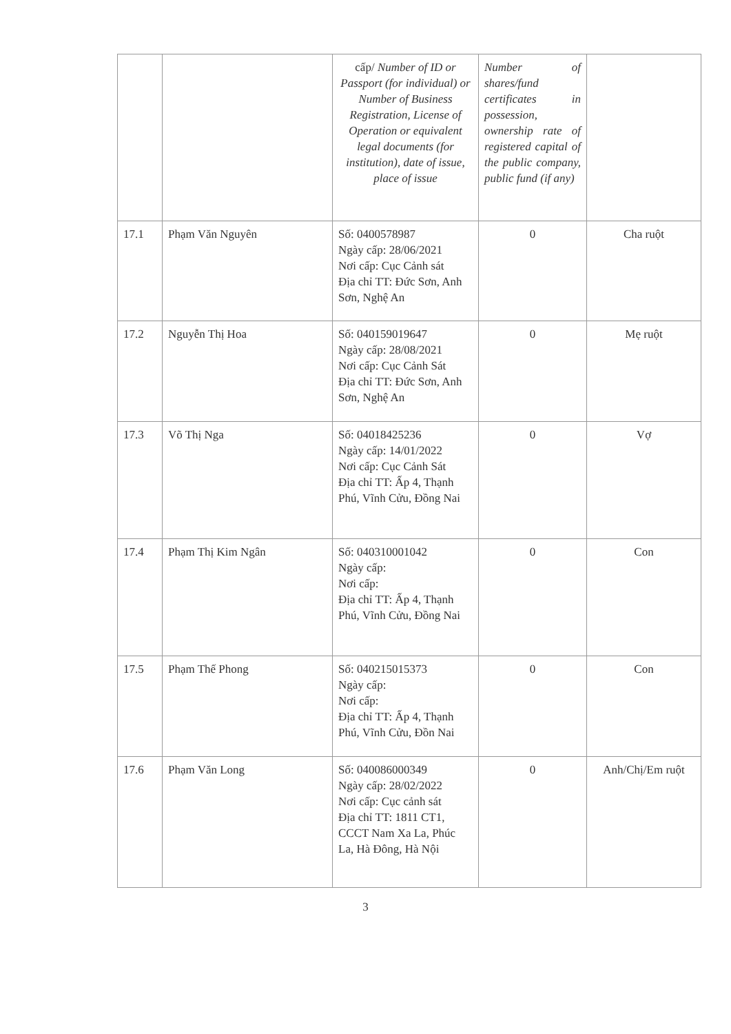| | | cấp/ Number of ID or Passport (for individual) or Number of Business Registration, License of Operation or equivalent legal documents (for institution), date of issue, place of issue | Number of shares/fund certificates in possession, ownership rate of registered capital of the public company, public fund (if any) | |
| 17.1 | Phạm Văn Nguyên | Số: 0400578987 Ngày cấp: 28/06/2021 Nơi cấp: Cục Cảnh sát Địa chỉ TT: Đức Sơn, Anh Sơn, Nghệ An | 0 | Cha ruột |
| 17.2 | Nguyễn Thị Hoa | Số: 040159019647 Ngày cấp: 28/08/2021 Nơi cấp: Cục Cảnh Sát Địa chỉ TT: Đức Sơn, Anh Sơn, Nghệ An | 0 | Mẹ ruột |
| 17.3 | Võ Thị Nga | Số: 04018425236 Ngày cấp: 14/01/2022 Nơi cấp: Cục Cảnh Sát Địa chỉ TT: Ấp 4, Thạnh Phú, Vĩnh Cửu, Đồng Nai | 0 | Vợ |
| 17.4 | Phạm Thị Kim Ngân | Số: 040310001042 Ngày cấp: Nơi cấp: Địa chỉ TT: Ấp 4, Thạnh Phú, Vĩnh Cửu, Đồng Nai | 0 | Con |
| 17.5 | Phạm Thế Phong | Số: 040215015373 Ngày cấp: Nơi cấp: Địa chỉ TT: Ấp 4, Thạnh Phú, Vĩnh Cửu, Đồn Nai | 0 | Con |
| 17.6 | Phạm Văn Long | Số: 040086000349 Ngày cấp: 28/02/2022 Nơi cấp: Cục cảnh sát Địa chỉ TT: 1811 CT1, CCCT Nam Xa La, Phúc La, Hà Đông, Hà Nội | 0 | Anh/Chị/Em ruột |
3